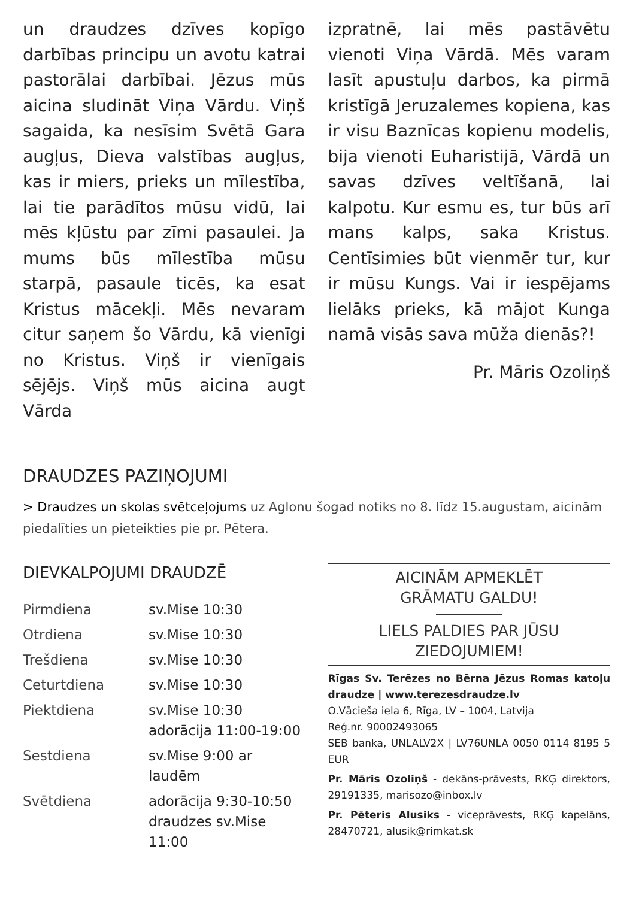un draudzes dzīves kopīgo darbības principu un avotu katrai pastorālai darbībai. Jēzus mūs aicina sludināt Viņa Vārdu. Viņš sagaida, ka nesīsim Svētā Gara augļus, Dieva valstības augļus, kas ir miers, prieks un mīlestība, lai tie parādītos mūsu vidū, lai mēs kļūstu par zīmi pasaulei. Ja mums būs mīlestība mūsu starpā, pasaule ticēs, ka esat Kristus mācekļi. Mēs nevaram citur saņem šo Vārdu, kā vienīgi no Kristus. Viņš ir vienīgais sējējs. Viņš mūs aicina augt Vārda
izpratnē, lai mēs pastāvētu vienoti Viņa Vārdā. Mēs varam lasīt apustuļu darbos, ka pirmā kristīgā Jeruzalemes kopiena, kas ir visu Baznīcas kopienu modelis, bija vienoti Euharistijā, Vārdā un savas dzīves veltīšanā, lai kalpotu. Kur esmu es, tur būs arī mans kalps, saka Kristus. Centīsimies būt vienmēr tur, kur ir mūsu Kungs. Vai ir iespējams lielāks prieks, kā mājot Kunga namā visās sava mūža dienās?!
Pr. Māris Ozoliņš
DRAUDZES PAZIŅOJUMI
> Draudzes un skolas svētceļojums uz Aglonu šogad notiks no 8. līdz 15.augustam, aicinām piedalīties un pieteikties pie pr. Pētera.
DIEVKALPOJUMI DRAUDZĒ
| Pirmdiena | sv.Mise 10:30 |
| Otrdiena | sv.Mise 10:30 |
| Trešdiena | sv.Mise 10:30 |
| Ceturtdiena | sv.Mise 10:30 |
| Piektdiena | sv.Mise 10:30 adorācija 11:00-19:00 |
| Sestdiena | sv.Mise 9:00 ar laudēm |
| Svētdiena | adorācija 9:30-10:50 draudzes sv.Mise 11:00 |
AICINĀM APMEKLĒT
GRĀMATU GALDU!
LIELS PALDIES PAR JŪSU
ZIEDOJUMIEM!
Rīgas Sv. Terēzes no Bērna Jēzus Romas katoļu draudze | www.terezesdraudze.lv
O.Vācieša iela 6, Rīga, LV – 1004, Latvija
Reģ.nr. 90002493065
SEB banka, UNLALV2X | LV76UNLA 0050 0114 8195 5 EUR
Pr. Māris Ozoliņš - dekāns-prāvests, RKĢ direktors, 29191335, marisozo@inbox.lv
Pr. Pēteris Alusiks - viceprāvests, RKĢ kapelāns, 28470721, alusik@rimkat.sk